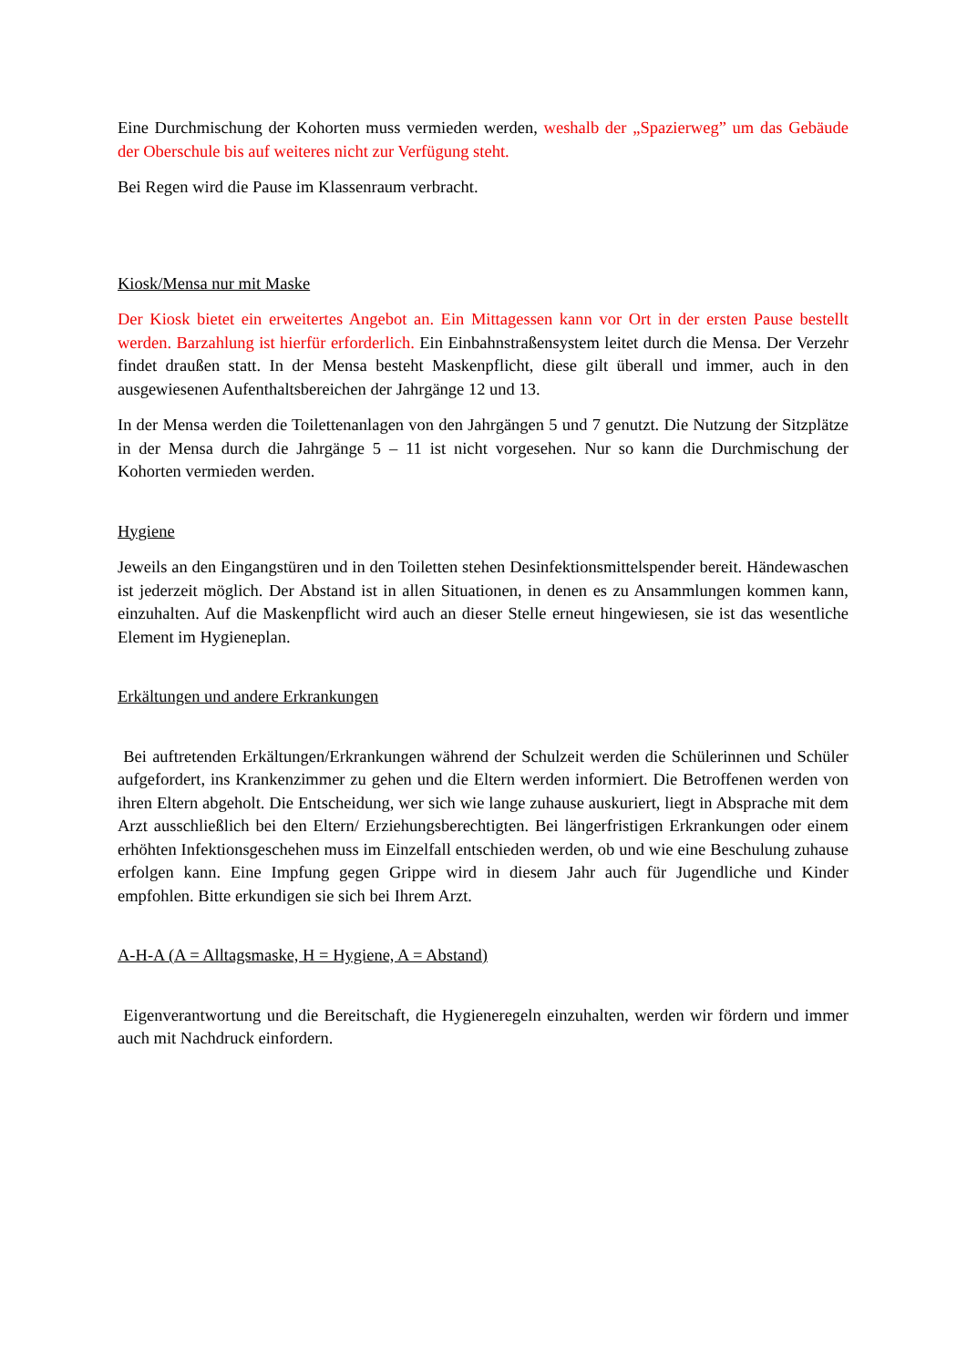Eine Durchmischung der Kohorten muss vermieden werden, weshalb der „Spazierweg” um das Gebäude der Oberschule bis auf weiteres nicht zur Verfügung steht.
Bei Regen wird die Pause im Klassenraum verbracht.
Kiosk/Mensa nur mit Maske
Der Kiosk bietet ein erweitertes Angebot an. Ein Mittagessen kann vor Ort in der ersten Pause bestellt werden. Barzahlung ist hierfür erforderlich. Ein Einbahnstraßensystem leitet durch die Mensa. Der Verzehr findet draußen statt. In der Mensa besteht Maskenpflicht, diese gilt überall und immer, auch in den ausgewiesenen Aufenthaltsbereichen der Jahrgänge 12 und 13.
In der Mensa werden die Toilettenanlagen von den Jahrgängen 5 und 7 genutzt. Die Nutzung der Sitzplätze in der Mensa durch die Jahrgänge 5 – 11 ist nicht vorgesehen. Nur so kann die Durchmischung der Kohorten vermieden werden.
Hygiene
Jeweils an den Eingangstüren und in den Toiletten stehen Desinfektionsmittelspender bereit. Händewaschen ist jederzeit möglich. Der Abstand ist in allen Situationen, in denen es zu Ansammlungen kommen kann, einzuhalten. Auf die Maskenpflicht wird auch an dieser Stelle erneut hingewiesen, sie ist das wesentliche Element im Hygieneplan.
Erkältungen und andere Erkrankungen
Bei auftretenden Erkältungen/Erkrankungen während der Schulzeit werden die Schülerinnen und Schüler aufgefordert, ins Krankenzimmer zu gehen und die Eltern werden informiert. Die Betroffenen werden von ihren Eltern abgeholt. Die Entscheidung, wer sich wie lange zuhause auskuriert, liegt in Absprache mit dem Arzt ausschließlich bei den Eltern/ Erziehungsberechtigten. Bei längerfristigen Erkrankungen oder einem erhöhten Infektionsgeschehen muss im Einzelfall entschieden werden, ob und wie eine Beschulung zuhause erfolgen kann. Eine Impfung gegen Grippe wird in diesem Jahr auch für Jugendliche und Kinder empfohlen. Bitte erkundigen sie sich bei Ihrem Arzt.
A-H-A (A = Alltagsmaske, H = Hygiene, A = Abstand)
Eigenverantwortung und die Bereitschaft, die Hygieneregeln einzuhalten, werden wir fördern und immer auch mit Nachdruck einfordern.